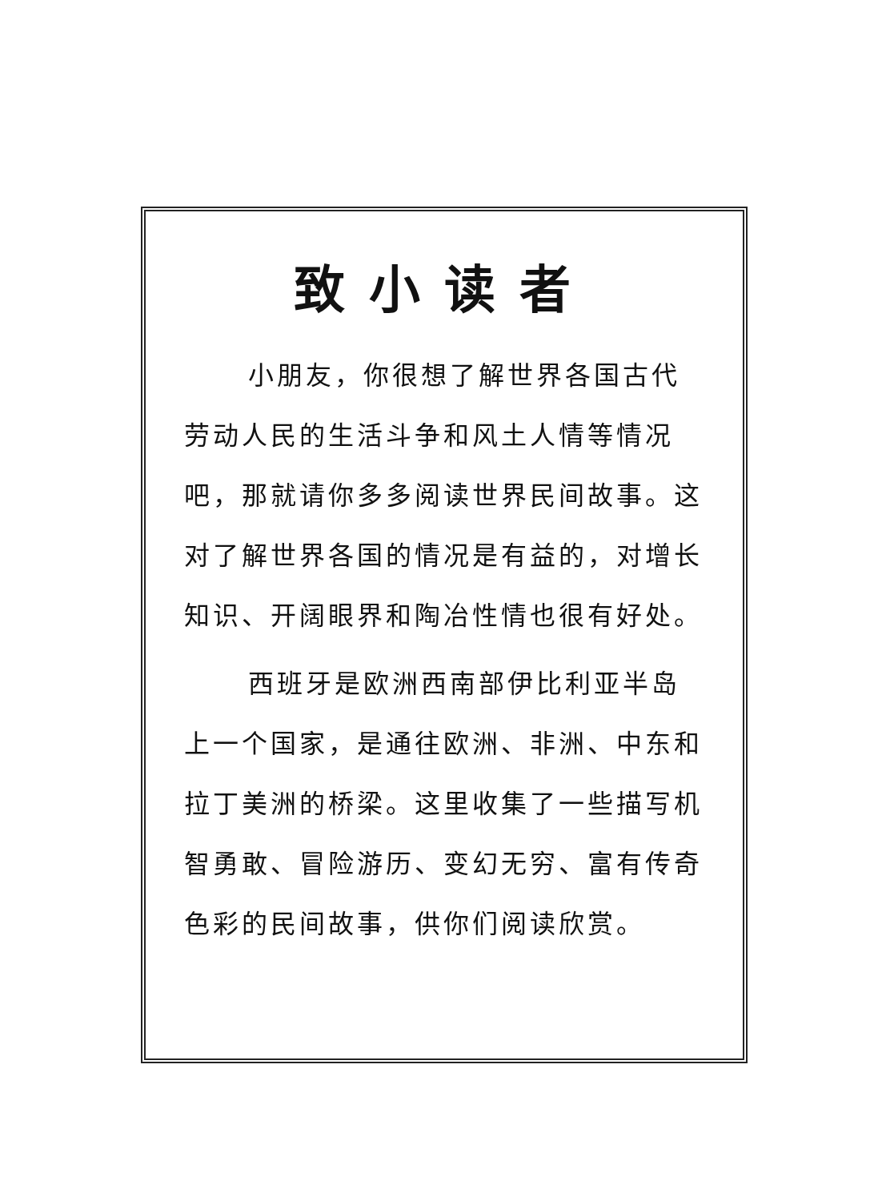致小读者
小朋友，你很想了解世界各国古代劳动人民的生活斗争和风土人情等情况吧，那就请你多多阅读世界民间故事。这对了解世界各国的情况是有益的，对增长知识、开阔眼界和陶冶性情也很有好处。
西班牙是欧洲西南部伊比利亚半岛上一个国家，是通往欧洲、非洲、中东和拉丁美洲的桥梁。这里收集了一些描写机智勇敢、冒险游历、变幻无穷、富有传奇色彩的民间故事，供你们阅读欣赏。